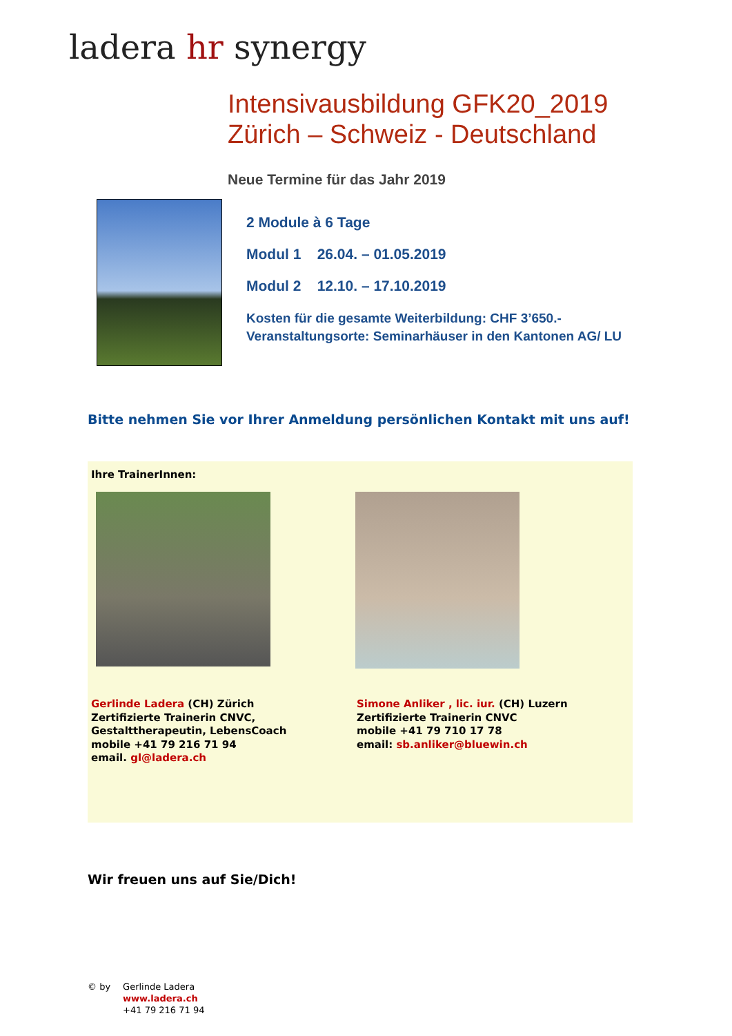ladera hr synergy
Intensivausbildung GFK20_2019
Zürich – Schweiz - Deutschland
Neue Termine für das Jahr 2019
2 Module à 6 Tage
Modul 1 26.04. – 01.05.2019
Modul 2 12.10. – 17.10.2019
Kosten für die gesamte Weiterbildung: CHF 3’650.-
Veranstaltungsorte: Seminarhäuser in den Kantonen AG/ LU
Bitte nehmen Sie vor Ihrer Anmeldung persönlichen Kontakt mit uns auf!
Ihre TrainerInnen:
Gerlinde Ladera (CH) Zürich
Zertifizierte Trainerin CNVC,
Gestalttherapeutin, LebensCoach
mobile +41 79 216 71 94
email. gl@ladera.ch
Simone Anliker , lic. iur. (CH) Luzern
Zertifizierte Trainerin CNVC
mobile +41 79 710 17 78
email: sb.anliker@bluewin.ch
Wir freuen uns auf Sie/Dich!
© by Gerlinde Ladera
www.ladera.ch
+41 79 216 71 94